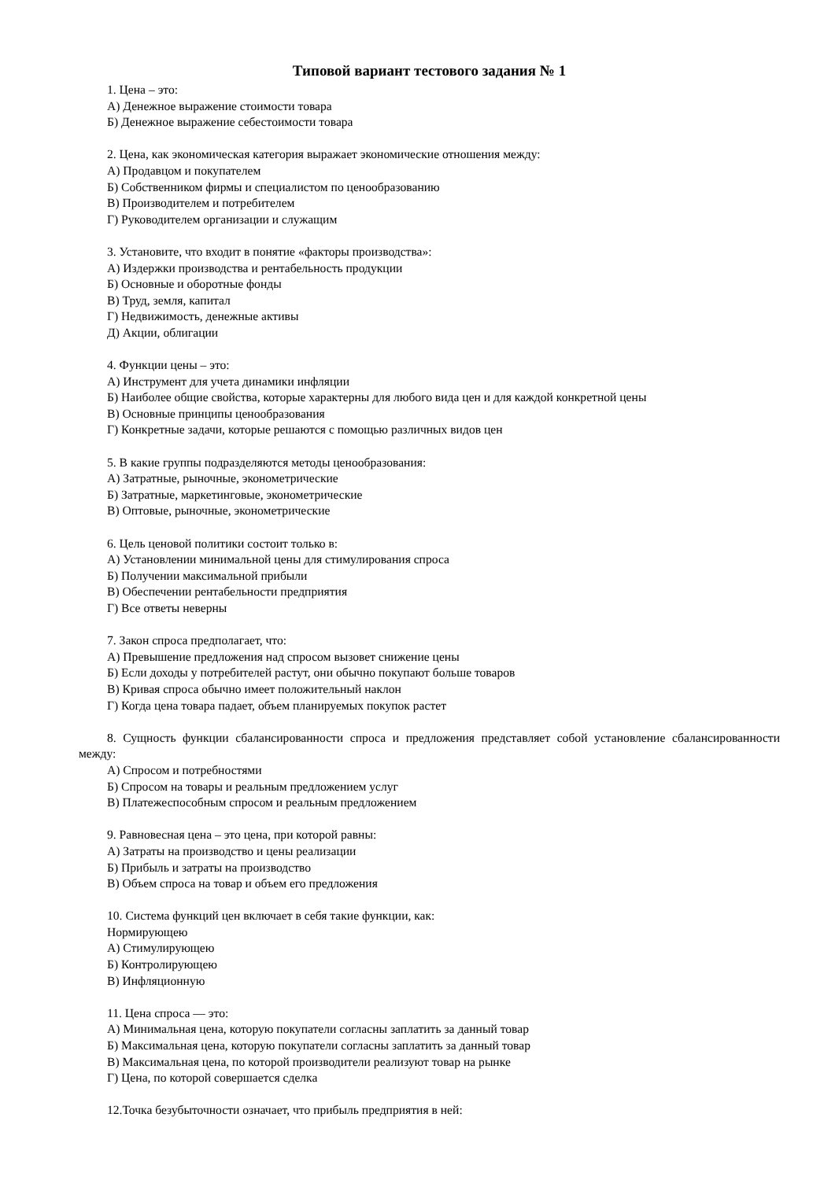Типовой вариант тестового задания № 1
1. Цена – это:
А) Денежное выражение стоимости товара
Б) Денежное выражение себестоимости товара
2. Цена, как экономическая категория выражает экономические отношения между:
А) Продавцом и покупателем
Б) Собственником фирмы и специалистом по ценообразованию
В) Производителем и потребителем
Г) Руководителем организации и служащим
3. Установите, что входит в понятие «факторы производства»:
А) Издержки производства и рентабельность продукции
Б) Основные и оборотные фонды
В) Труд, земля, капитал
Г) Недвижимость, денежные активы
Д) Акции, облигации
4. Функции цены – это:
А) Инструмент для учета динамики инфляции
Б) Наиболее общие свойства, которые характерны для любого вида цен и для каждой конкретной цены
В) Основные принципы ценообразования
Г) Конкретные задачи, которые решаются с помощью различных видов цен
5. В какие группы подразделяются методы ценообразования:
А) Затратные, рыночные, эконометрические
Б) Затратные, маркетинговые, эконометрические
В) Оптовые, рыночные, эконометрические
6. Цель ценовой политики состоит только в:
А) Установлении минимальной цены для стимулирования спроса
Б) Получении максимальной прибыли
В) Обеспечении рентабельности предприятия
Г) Все ответы неверны
7. Закон спроса предполагает, что:
А) Превышение предложения над спросом вызовет снижение цены
Б) Если доходы у потребителей растут, они обычно покупают больше товаров
В) Кривая спроса обычно имеет положительный наклон
Г) Когда цена товара падает, объем планируемых покупок растет
8. Сущность функции сбалансированности спроса и предложения представляет собой установление сбалансированности между:
А) Спросом и потребностями
Б) Спросом на товары и реальным предложением услуг
В) Платежеспособным спросом и реальным предложением
9. Равновесная цена – это цена, при которой равны:
А) Затраты на производство и цены реализации
Б) Прибыль и затраты на производство
В) Объем спроса на товар и объем его предложения
10. Система функций цен включает в себя такие функции, как:
Нормирующею
А) Стимулирующею
Б) Контролирующею
В) Инфляционную
11. Цена спроса — это:
А) Минимальная цена, которую покупатели согласны заплатить за данный товар
Б) Максимальная цена, которую покупатели согласны заплатить за данный товар
В) Максимальная цена, по которой производители реализуют товар на рынке
Г) Цена, по которой совершается сделка
12.Точка безубыточности означает, что прибыль предприятия в ней: